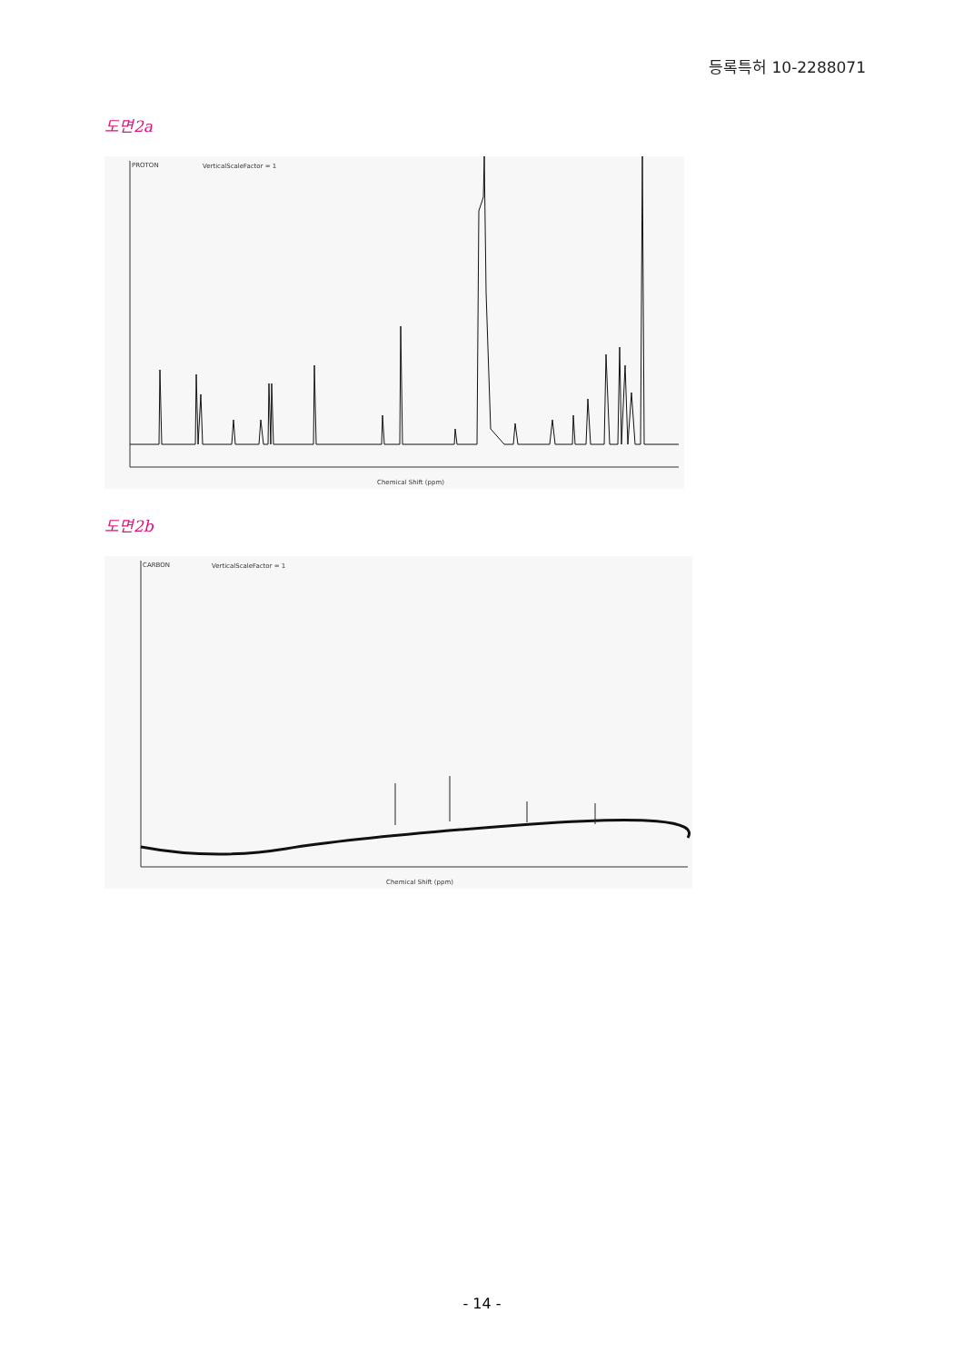등록특허 10-2288071
도면2a
PROTON VerticalScaleFactor = 1
Chemical Shift (ppm)
도면2b
CARBON VerticalScaleFactor = 1
Chemical Shift (ppm)
- 14 -